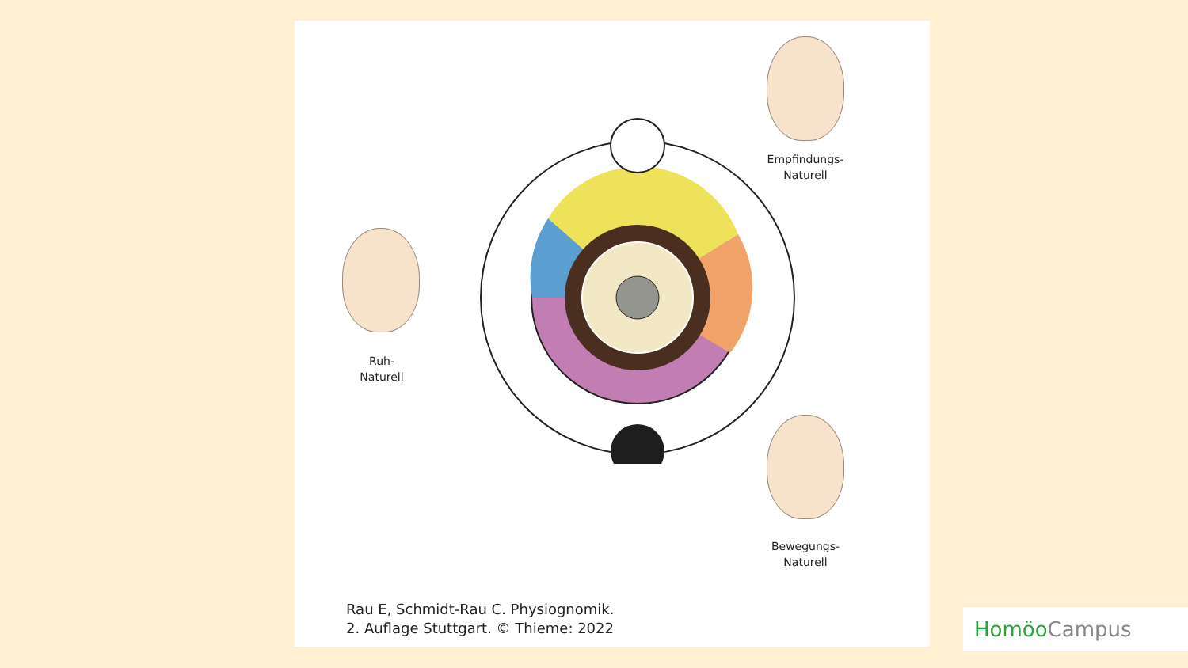Ruh-
Naturell
Empfindungs-
Naturell
Bewegungs-
Naturell
Rau E, Schmidt-Rau C. Physiognomik.
2. Auflage Stuttgart. © Thieme: 2022
Homöo Campus